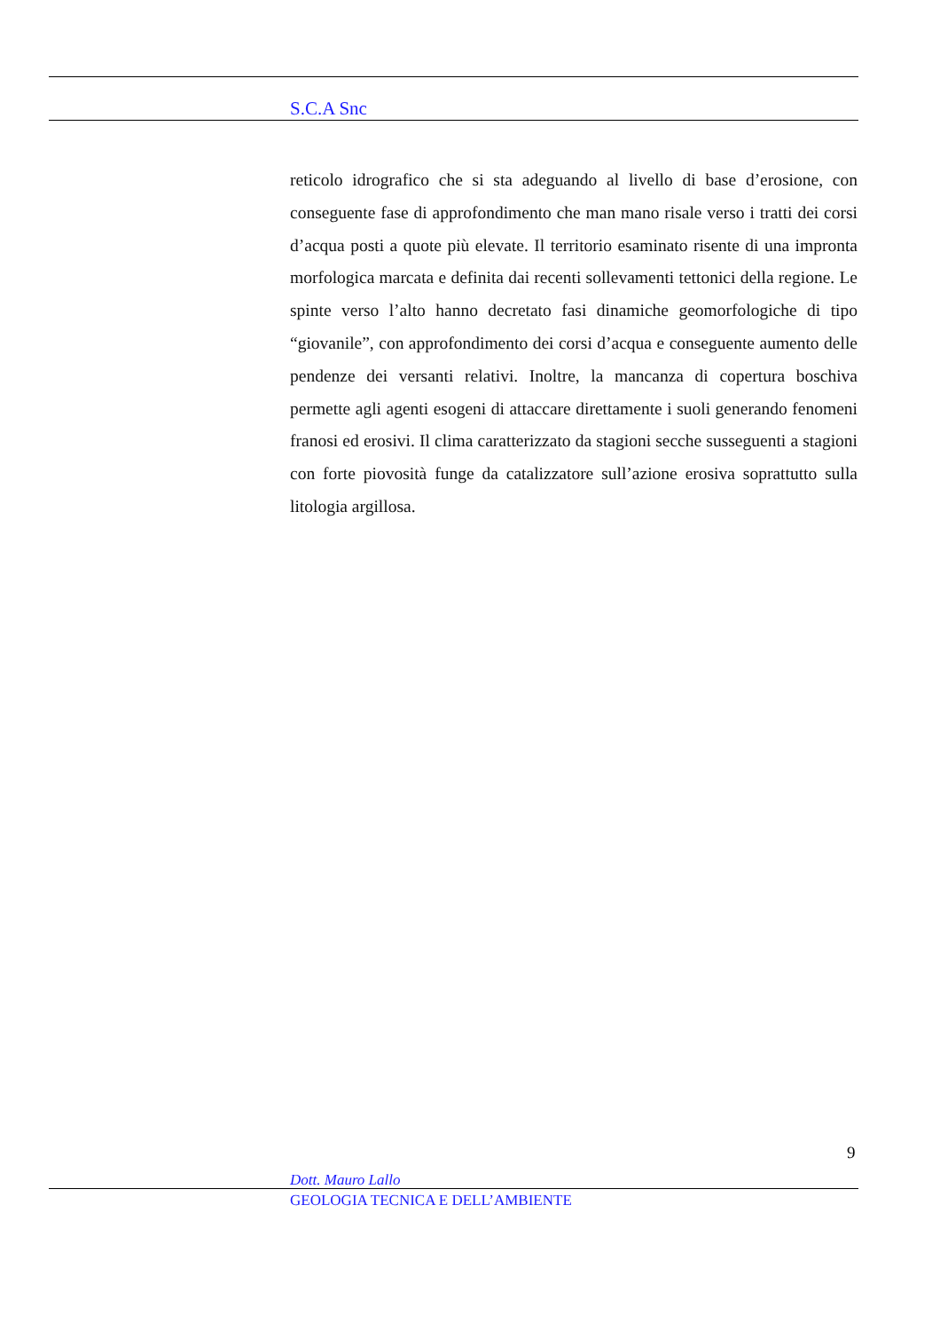S.C.A Snc
reticolo idrografico che si sta adeguando al livello di base d’erosione, con conseguente fase di approfondimento che man mano risale verso i tratti dei corsi d’acqua posti a quote più elevate. Il territorio esaminato risente di una impronta morfologica marcata e definita dai recenti sollevamenti tettonici della regione. Le spinte verso l’alto hanno decretato fasi dinamiche geomorfologiche di tipo “giovanile”, con approfondimento dei corsi d’acqua e conseguente aumento delle pendenze dei versanti relativi. Inoltre, la mancanza di copertura boschiva permette agli agenti esogeni di attaccare direttamente i suoli generando fenomeni franosi ed erosivi. Il clima caratterizzato da stagioni secche susseguenti a stagioni con forte piovosità funge da catalizzatore sull’azione erosiva soprattutto sulla litologia argillosa.
9
Dott. Mauro Lallo
GEOLOGIA TECNICA E DELL’AMBIENTE